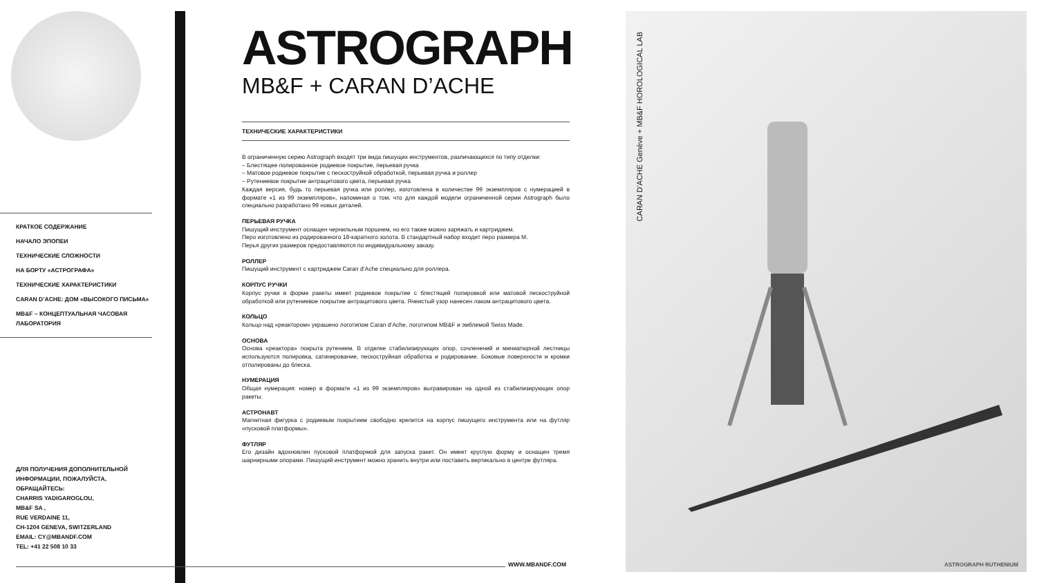КРАТКОЕ СОДЕРЖАНИЕ
НАЧАЛО ЭПОПЕИ
ТЕХНИЧЕСКИЕ СЛОЖНОСТИ
НА БОРТУ «АСТРОГРАФА»
ТЕХНИЧЕСКИЕ ХАРАКТЕРИСТИКИ
CARAN D’ACHE: ДОМ «ВЫСОКОГО ПИСЬМА»
MB&F – КОНЦЕПТУАЛЬНАЯ ЧАСОВАЯ ЛАБОРАТОРИЯ
ДЛЯ ПОЛУЧЕНИЯ ДОПОЛНИТЕЛЬНОЙ
ИНФОРМАЦИИ, ПОЖАЛУЙСТА,
ОБРАЩАЙТЕСЬ:
CHARRIS YADIGAROGLOU,
MB&F SA ,
RUE VERDAINE 11,
CH-1204 GENEVA, SWITZERLAND
EMAIL: CY@MBANDF.COM
TEL: +41 22 508 10 33
ASTROGRAPH
MB&F + CARAN D’ACHE
ТЕХНИЧЕСКИЕ ХАРАКТЕРИСТИКИ
В ограниченную серию Astrograph входят три вида пишущих инструментов, различающихся по типу отделки:
– Блестящее полированное родиевое покрытие, перьевая ручка
– Матовое родиевое покрытие с пескоструйной обработкой, перьевая ручка и роллер
– Рутениевое покрытие антрацитового цвета, перьевая ручка
Каждая версия, будь то перьевая ручка или роллер, изготовлена в количестве 99 экземпляров с нумерацией в формате «1 из 99 экземпляров», напоминая о том, что для каждой модели ограниченной серии Astrograph было специально разработано 99 новых деталей.
ПЕРЬЕВАЯ РУЧКА
Пишущий инструмент оснащен чернильным поршнем, но его также можно заряжать и картриджем.
Перо изготовлено из родированного 18-каратного золота. В стандартный набор входит перо размера M.
Перья других размеров предоставляются по индивидуальному заказу.
РОЛЛЕР
Пишущий инструмент с картриджем Caran d’Ache специально для роллера.
КОРПУС РУЧКИ
Корпус ручки в форме ракеты имеет родиевое покрытие с блестящей полировкой или матовой пескоструйной обработкой или рутениевое покрытие антрацитового цвета. Ячеистый узор нанесен лаком антрацитового цвета.
КОЛЬЦО
Кольцо над «реактором» украшено логотипом Caran d’Ache, логотипом MB&F и эмблемой Swiss Made.
ОСНОВА
Основа «реактора» покрыта рутением. В отделке стабилизирующих опор, сочленений и миниатюрной лестницы используются полировка, сатинирование, пескоструйная обработка и родирование. Боковые поверхности и кромки отполированы до блеска.
НУМЕРАЦИЯ
Общая нумерация: номер в формате «1 из 99 экземпляров» выгравирован на одной из стабилизирующих опор ракеты.
АСТРОНАВТ
Магнитная фигурка с родиевым покрытием свободно крепится на корпус пишущего инструмента или на футляр «пусковой платформы».
ФУТЛЯР
Его дизайн вдохновлен пусковой платформой для запуска ракет. Он имеет круглую форму и оснащен тремя шарнирными опорами. Пишущий инструмент можно хранить внутри или поставить вертикально в центре футляра.
WWW.MBANDF.COM
CARAN D’ACHE Genève + MB&F HOROLOGICAL LAB
ASTROGRAPH RUTHENIUM